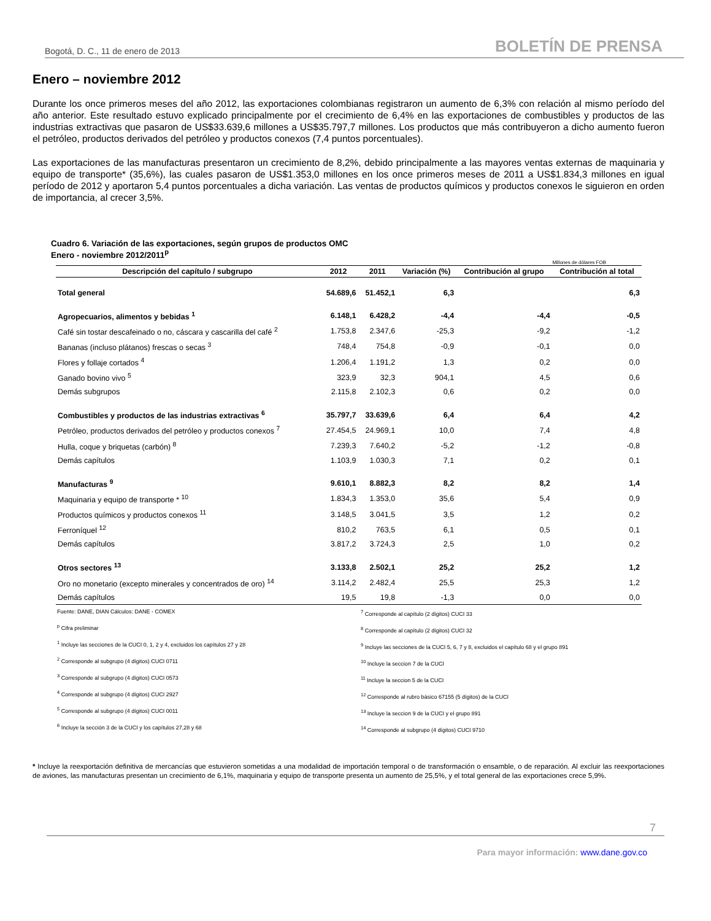Bogotá, D. C., 11 de enero de 2013 BOLETÍN DE PRENSA
Enero – noviembre 2012
Durante los once primeros meses del año 2012, las exportaciones colombianas registraron un aumento de 6,3% con relación al mismo período del año anterior. Este resultado estuvo explicado principalmente por el crecimiento de 6,4% en las exportaciones de combustibles y productos de las industrias extractivas que pasaron de US$33.639,6 millones a US$35.797,7 millones. Los productos que más contribuyeron a dicho aumento fueron el petróleo, productos derivados del petróleo y productos conexos (7,4 puntos porcentuales).
Las exportaciones de las manufacturas presentaron un crecimiento de 8,2%, debido principalmente a las mayores ventas externas de maquinaria y equipo de transporte* (35,6%), las cuales pasaron de US$1.353,0 millones en los once primeros meses de 2011 a US$1.834,3 millones en igual período de 2012 y aportaron 5,4 puntos porcentuales a dicha variación. Las ventas de productos químicos y productos conexos le siguieron en orden de importancia, al crecer 3,5%.
Cuadro 6. Variación de las exportaciones, según grupos de productos OMC
Enero - noviembre 2012/2011<sup>p</sup>
Millones de dólares FOB
| Descripción del capítulo / subgrupo | 2012 | 2011 | Variación (%) | Contribución al grupo | Contribución al total |
| --- | --- | --- | --- | --- | --- |
| Total general | 54.689,6 | 51.452,1 | 6,3 | | 6,3 |
| Agropecuarios, alimentos y bebidas <sup>1</sup> | 6.148,1 | 6.428,2 | -4,4 | -4,4 | -0,5 |
| Café sin tostar descafeinado o no, cáscara y cascarilla del café <sup>2</sup> | 1.753,8 | 2.347,6 | -25,3 | -9,2 | -1,2 |
| Bananas (incluso plátanos) frescas o secas <sup>3</sup> | 748,4 | 754,8 | -0,9 | -0,1 | 0,0 |
| Flores y follaje cortados <sup>4</sup> | 1.206,4 | 1.191,2 | 1,3 | 0,2 | 0,0 |
| Ganado bovino vivo <sup>5</sup> | 323,9 | 32,3 | 904,1 | 4,5 | 0,6 |
| Demás subgrupos | 2.115,8 | 2.102,3 | 0,6 | 0,2 | 0,0 |
| Combustibles y productos de las industrias extractivas <sup>6</sup> | 35.797,7 | 33.639,6 | 6,4 | 6,4 | 4,2 |
| Petróleo, productos derivados del petróleo y productos conexos <sup>7</sup> | 27.454,5 | 24.969,1 | 10,0 | 7,4 | 4,8 |
| Hulla, coque y briquetas (carbón) <sup>8</sup> | 7.239,3 | 7.640,2 | -5,2 | -1,2 | -0,8 |
| Demás capítulos | 1.103,9 | 1.030,3 | 7,1 | 0,2 | 0,1 |
| Manufacturas <sup>9</sup> | 9.610,1 | 8.882,3 | 8,2 | 8,2 | 1,4 |
| Maquinaria y equipo de transporte * <sup>10</sup> | 1.834,3 | 1.353,0 | 35,6 | 5,4 | 0,9 |
| Productos químicos y productos conexos <sup>11</sup> | 3.148,5 | 3.041,5 | 3,5 | 1,2 | 0,2 |
| Ferroníquel <sup>12</sup> | 810,2 | 763,5 | 6,1 | 0,5 | 0,1 |
| Demás capítulos | 3.817,2 | 3.724,3 | 2,5 | 1,0 | 0,2 |
| Otros sectores <sup>13</sup> | 3.133,8 | 2.502,1 | 25,2 | 25,2 | 1,2 |
| Oro no monetario (excepto minerales y concentrados de oro) <sup>14</sup> | 3.114,2 | 2.482,4 | 25,5 | 25,3 | 1,2 |
| Demás capítulos | 19,5 | 19,8 | -1,3 | 0,0 | 0,0 |
Fuente: DANE, DIAN Cálculos: DANE - COMEX
<sup>p</sup> Cifra preliminar
<sup>1</sup> Incluye las secciones de la CUCI 0, 1, 2 y 4, excluidos los capítulos 27 y 28
<sup>2</sup> Corresponde al subgrupo (4 dígitos) CUCI 0711
<sup>3</sup> Corresponde al subgrupo (4 dígitos) CUCI 0573
<sup>4</sup> Corresponde al subgrupo (4 dígitos) CUCI 2927
<sup>5</sup> Corresponde al subgrupo (4 dígitos) CUCI 0011
<sup>6</sup> Incluye la sección 3 de la CUCI y los capítulos 27,28 y 68
<sup>7</sup> Corresponde al capítulo (2 dígitos) CUCI 33
<sup>8</sup> Corresponde al capítulo (2 dígitos) CUCI 32
<sup>9</sup> Incluye las secciones de la CUCI 5, 6, 7 y 8, excluidos el capítulo 68 y el grupo 891
<sup>10</sup> Incluye la seccion 7 de la CUCI
<sup>11</sup> Incluye la seccion 5 de la CUCI
<sup>12</sup> Corresponde al rubro básico 67155 (5 dígitos) de la CUCI
<sup>13</sup> Incluye la seccion 9 de la CUCI y el grupo 891
<sup>14</sup> Corresponde al subgrupo (4 dígitos) CUCI 9710
* Incluye la reexportación definitiva de mercancías que estuvieron sometidas a una modalidad de importación temporal o de transformación o ensamble, o de reparación. Al excluir las reexportaciones de aviones, las manufacturas presentan un crecimiento de 6,1%, maquinaria y equipo de transporte presenta un aumento de 25,5%, y el total general de las exportaciones crece 5,9%.
7
Para mayor información: www.dane.gov.co